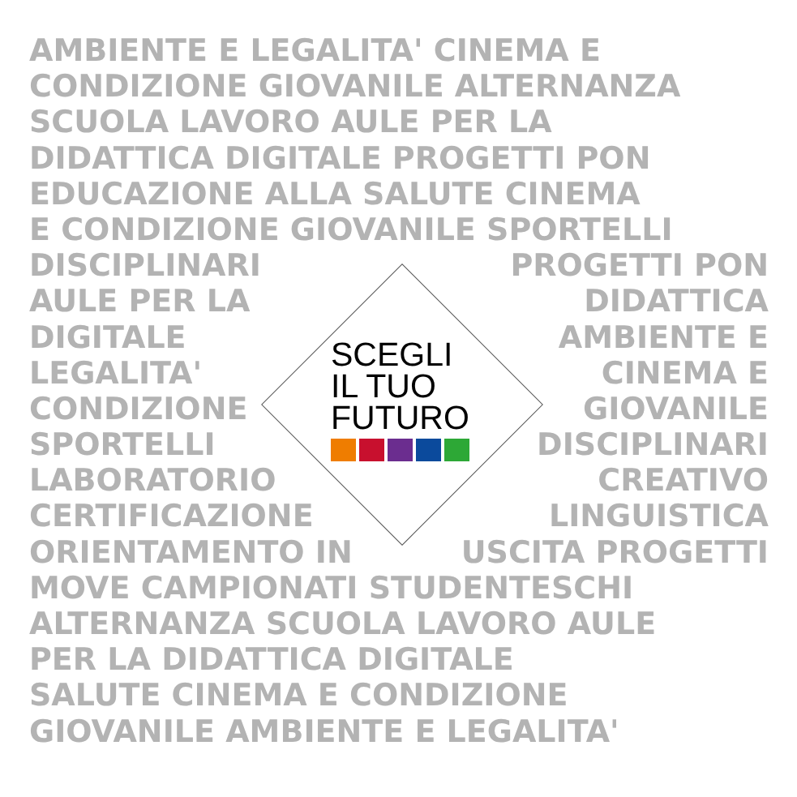AMBIENTE E LEGALITA' CINEMA E
CONDIZIONE GIOVANILE ALTERNANZA
SCUOLA LAVORO AULE PER LA
DIDATTICA DIGITALE PROGETTI PON
EDUCAZIONE ALLA SALUTE CINEMA
E CONDIZIONE GIOVANILE SPORTELLI
DISCIPLINARI PROGETTI PON
AULE PER LA DIDATTICA
DIGITALE AMBIENTE E
LEGALITA' CINEMA E
CONDIZIONE GIOVANILE
SPORTELLI DISCIPLINARI
LABORATORIO CREATIVO
CERTIFICAZIONE LINGUISTICA
ORIENTAMENTO IN USCITA PROGETTI
MOVE CAMPIONATI STUDENTESCHI
ALTERNANZA SCUOLA LAVORO AULE
PER LA DIDATTICA DIGITALE
SALUTE CINEMA E CONDIZIONE
GIOVANILE AMBIENTE E LEGALITA'
SCEGLI
IL TUO
FUTURO